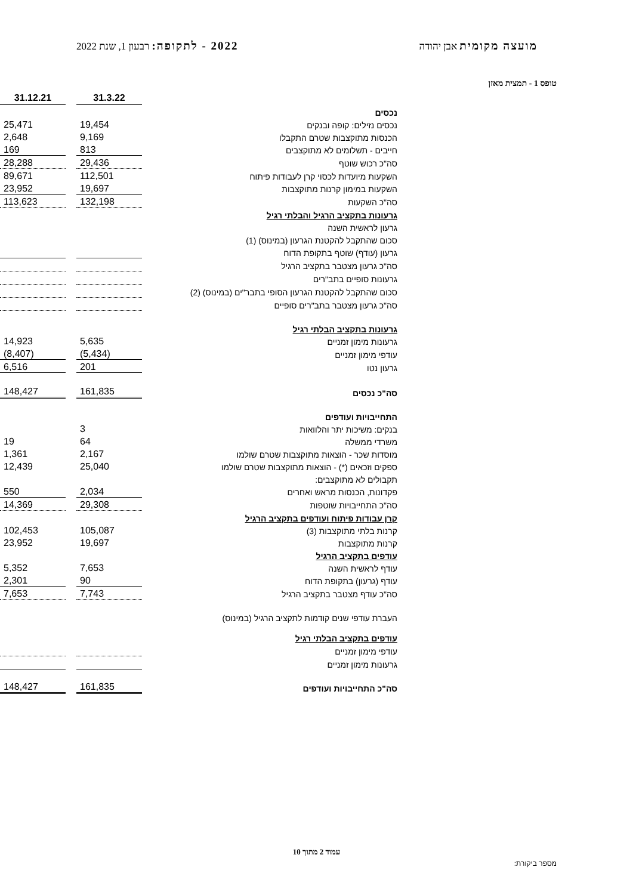מועצה מקומית אבן יהודה 2022 - לתקופה: רבעון 1, שנת 2022
טופס 1 - תמצית מאזן
| | | 31.3.22 | | 31.12.21 |
| נכסים | | | | |
| נכסים נזילים: קופה ובנקים | | 19,454 | | 25,471 |
| הכנסות מתוקצבות שטרם התקבלו | | 9,169 | | 2,648 |
| חייבים - תשלומים לא מתוקצבים | | 813 | | 169 |
| סה"כ רכוש שוטף | | 29,436 | | 28,288 |
| השקעות מיועדות לכסוי קרן לעבודות פיתוח | | 112,501 | | 89,671 |
| השקעות במימון קרנות מתוקצבות | | 19,697 | | 23,952 |
| סה"כ השקעות | | 132,198 | | 113,623 |
| גרעונות בתקציב הרגיל והבלתי רגיל | | | | |
| גרעון לראשית השנה | | | | |
| סכום שהתקבל להקטנת הגרעון (במינוס) (1) | | | | |
| גרעון (עודף) שוטף בתקופת הדוח | | | | |
| סה"כ גרעון מצטבר בתקציב הרגיל | | | | |
| גרעונות סופיים בתב"רים | | | | |
| סכום שהתקבל להקטנת הגרעון הסופי בתבר"ים (במינוס) (2) | | | | |
| סה"כ גרעון מצטבר בתב"רים סופיים | | | | |
| גרעונות בתקציב הבלתי רגיל | | | | |
| גרעונות מימון זמניים | | 5,635 | | 14,923 |
| עודפי מימון זמניים | | (5,434) | | (8,407) |
| גרעון נטו | | 201 | | 6,516 |
| סה"כ נכסים | | 161,835 | | 148,427 |
| התחייבויות ועודפים | | | | |
| בנקים: משיכות יתר והלוואות | | 3 | | |
| משרדי ממשלה | | 64 | | 19 |
| מוסדות שכר - הוצאות מתוקצבות שטרם שולמו | | 2,167 | | 1,361 |
| ספקים וזכאים (*) - הוצאות מתוקצבות שטרם שולמו | | 25,040 | | 12,439 |
| תקבולים לא מתוקצבים: | | | | |
| פקדונות, הכנסות מראש ואחרים | | 2,034 | | 550 |
| סה"כ התחייבויות שוטפות | | 29,308 | | 14,369 |
| קרן עבודות פיתוח ועודפים בתקציב הרגיל | | | | |
| קרנות בלתי מתוקצבות (3) | | 105,087 | | 102,453 |
| קרנות מתוקצבות | | 19,697 | | 23,952 |
| עודפים בתקציב הרגיל | | | | |
| עודף לראשית השנה | | 7,653 | | 5,352 |
| עודף (גרעון) בתקופת הדוח | | 90 | | 2,301 |
| סה"כ עודף מצטבר בתקציב הרגיל | | 7,743 | | 7,653 |
| העברת עודפי שנים קודמות לתקציב הרגיל (במינוס) | | | | |
| עודפים בתקציב הבלתי רגיל | | | | |
| עודפי מימון זמניים | | | | |
| גרעונות מימון זמניים | | | | |
| סה"כ התחייבויות ועודפים | | 161,835 | | 148,427 |
עמוד 2 מתוך 10
מספר ביקורת: